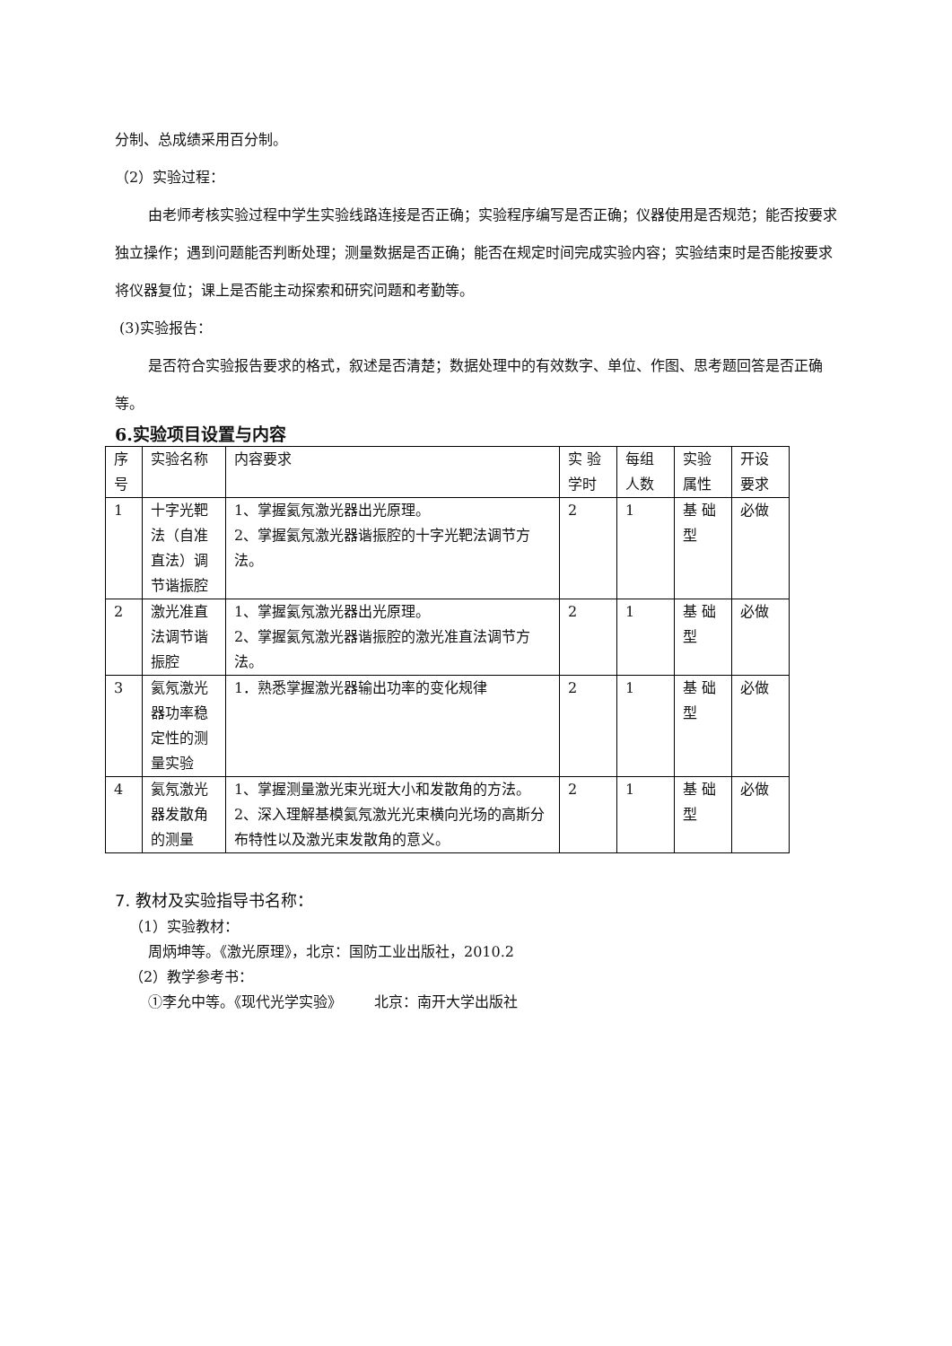分制、总成绩采用百分制。
（2）实验过程：
由老师考核实验过程中学生实验线路连接是否正确；实验程序编写是否正确；仪器使用是否规范；能否按要求独立操作；遇到问题能否判断处理；测量数据是否正确；能否在规定时间完成实验内容；实验结束时是否能按要求将仪器复位；课上是否能主动探索和研究问题和考勤等。
(3)实验报告：
是否符合实验报告要求的格式，叙述是否清楚；数据处理中的有效数字、单位、作图、思考题回答是否正确等。
6.实验项目设置与内容
| 序号 | 实验名称 | 内容要求 | 实 验学时 | 每组人数 | 实验属性 | 开设要求 |
| 1 | 十字光靶法（自准直法）调节谐振腔 | 1、掌握氦氖激光器出光原理。 2、掌握氦氖激光器谐振腔的十字光靶法调节方法。 | 2 | 1 | 基 础型 | 必做 |
| 2 | 激光准直法调节谐振腔 | 1、掌握氦氖激光器出光原理。 2、掌握氦氖激光器谐振腔的激光准直法调节方法。 | 2 | 1 | 基 础型 | 必做 |
| 3 | 氦氖激光器功率稳定性的测量实验 | 1．熟悉掌握激光器输出功率的变化规律 | 2 | 1 | 基 础型 | 必做 |
| 4 | 氦氖激光器发散角的测量 | 1、掌握测量激光束光斑大小和发散角的方法。 2、深入理解基模氦氖激光光束横向光场的高斯分布特性以及激光束发散角的意义。 | 2 | 1 | 基 础型 | 必做 |
7. 教材及实验指导书名称：
（1）实验教材：
周炳坤等。《激光原理》，北京：国防工业出版社，2010.2
（2）教学参考书：
①李允中等。《现代光学实验》 北京：南开大学出版社